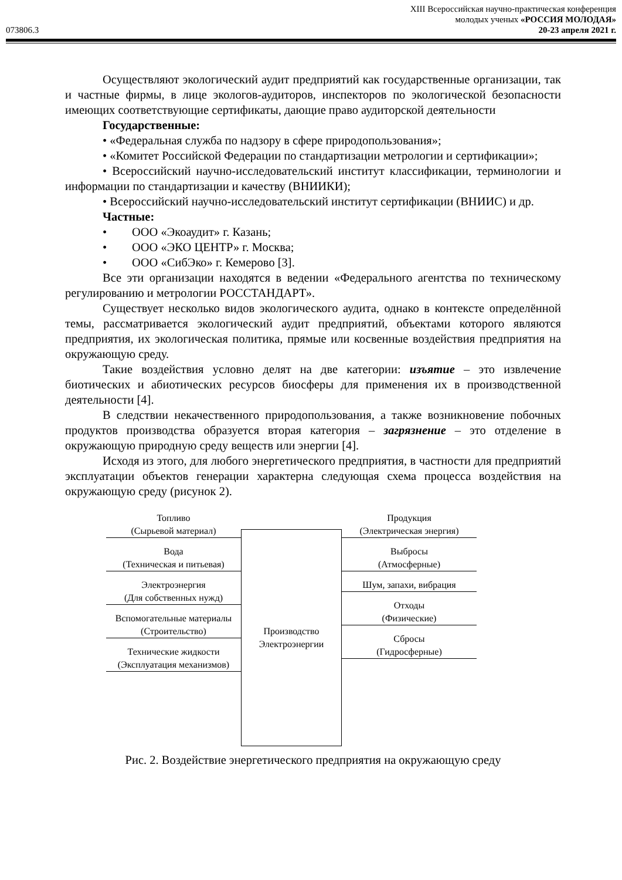073806.3
XIII Всероссийская научно-практическая конференция
молодых ученых «РОССИЯ МОЛОДАЯ»
20-23 апреля 2021 г.
Осуществляют экологический аудит предприятий как государственные организации, так и частные фирмы, в лице экологов-аудиторов, инспекторов по экологической безопасности имеющих соответствующие сертификаты, дающие право аудиторской деятельности
Государственные:
• «Федеральная служба по надзору в сфере природопользования»;
• «Комитет Российской Федерации по стандартизации метрологии и сертификации»;
• Всероссийский научно-исследовательский институт классификации, терминологии и информации по стандартизации и качеству (ВНИИКИ);
• Всероссийский научно-исследовательский институт сертификации (ВНИИС) и др.
Частные:
• ООО «Экоаудит» г. Казань;
• ООО «ЭКО ЦЕНТР» г. Москва;
• ООО «СибЭко» г. Кемерово [3].
Все эти организации находятся в ведении «Федерального агентства по техническому регулированию и метрологии РОССТАНДАРТ».
Существует несколько видов экологического аудита, однако в контексте определённой темы, рассматривается экологический аудит предприятий, объектами которого являются предприятия, их экологическая политика, прямые или косвенные воздействия предприятия на окружающую среду.
Такие воздействия условно делят на две категории: изъятие – это извлечение биотических и абиотических ресурсов биосферы для применения их в производственной деятельности [4].
В следствии некачественного природопользования, а также возникновение побочных продуктов производства образуется вторая категория – загрязнение – это отделение в окружающую природную среду веществ или энергии [4].
Исходя из этого, для любого энергетического предприятия, в частности для предприятий эксплуатации объектов генерации характерна следующая схема процесса воздействия на окружающую среду (рисунок 2).
Топливо
(Сырьевой материал)
Вода
(Техническая и питьевая)
Электроэнергия
(Для собственных нужд)
Вспомогательные материалы
(Строительство)
Технические жидкости
(Эксплуатация механизмов)
Производство
Электроэнергии
Продукция
(Электрическая энергия)
Выбросы
(Атмосферные)
Шум, запахи, вибрация
Отходы
(Физические)
Сбросы
(Гидросферные)
Рис. 2. Воздействие энергетического предприятия на окружающую среду